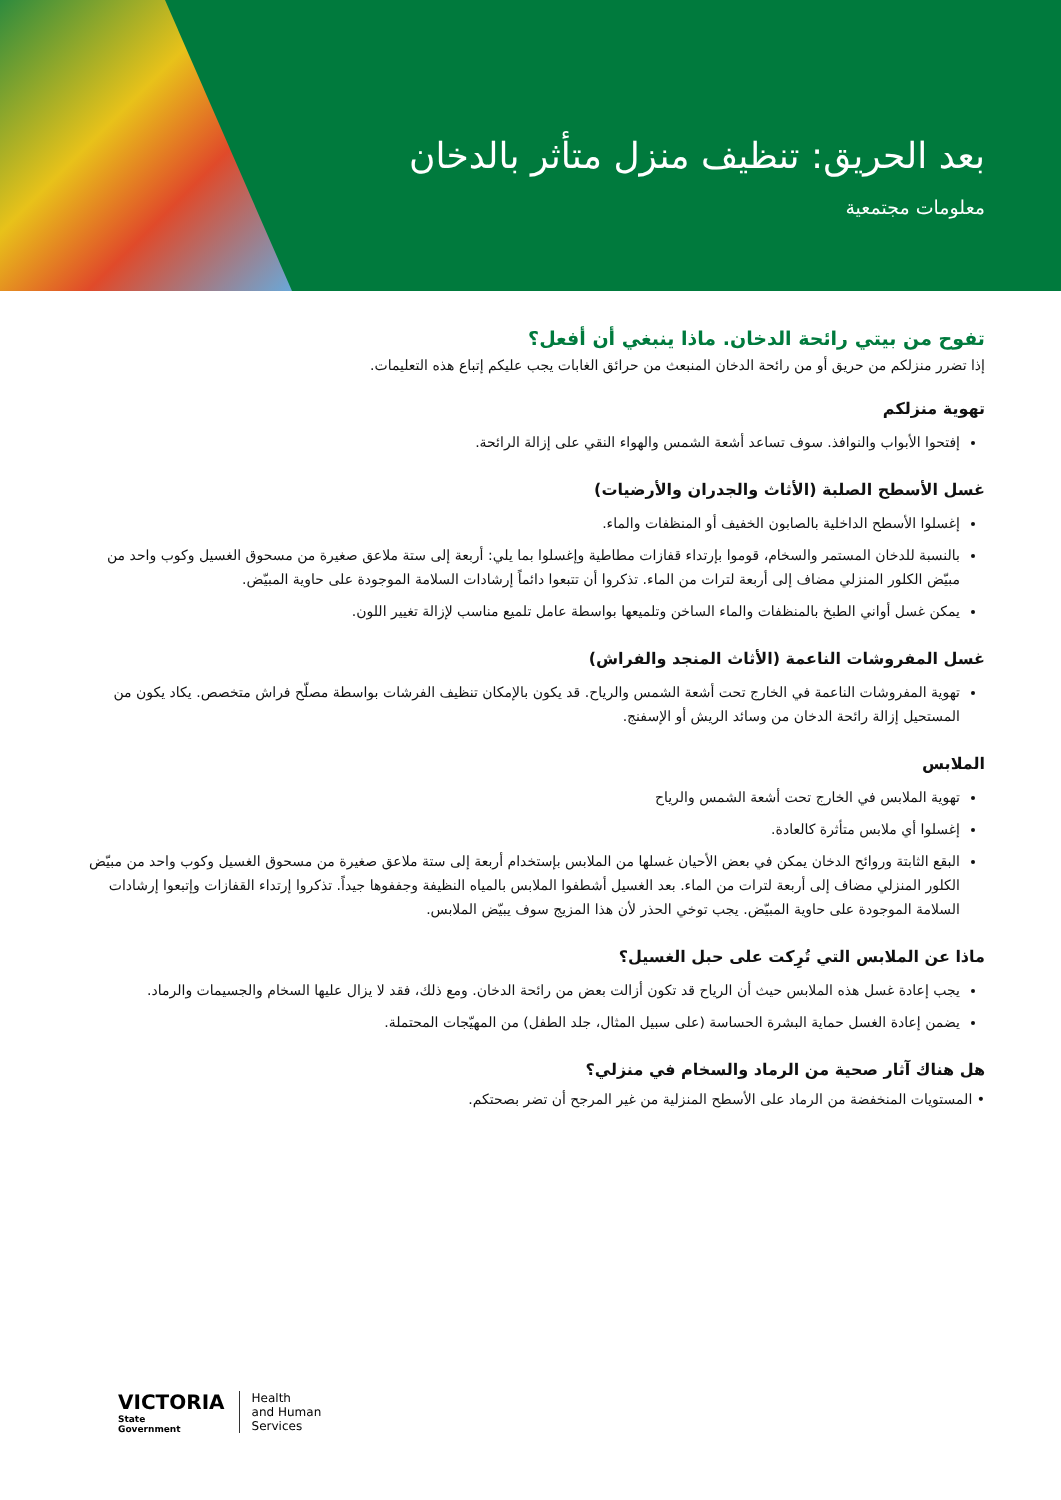بعد الحريق: تنظيف منزل متأثر بالدخان
معلومات مجتمعية
تفوح من بيتي رائحة الدخان. ماذا ينبغي أن أفعل؟
إذا تضرر منزلكم من حريق أو من رائحة الدخان المنبعث من حرائق الغابات يجب عليكم إتباع هذه التعليمات.
تهوية منزلكم
إفتحوا الأبواب والنوافذ. سوف تساعد أشعة الشمس والهواء النقي على إزالة الرائحة.
غسل الأسطح الصلبة (الأثاث والجدران والأرضيات)
إغسلوا الأسطح الداخلية بالصابون الخفيف أو المنظفات والماء.
بالنسبة للدخان المستمر والسخام، قوموا بإرتداء قفازات مطاطية وإغسلوا بما يلي: أربعة إلى ستة ملاعق صغيرة من مسحوق الغسيل وكوب واحد من مبيّض الكلور المنزلي مضاف إلى أربعة لترات من الماء. تذكروا أن تتبعوا دائماً إرشادات السلامة الموجودة على حاوية المبيّض.
يمكن غسل أواني الطبخ بالمنظفات والماء الساخن وتلميعها بواسطة عامل تلميع مناسب لإزالة تغيير اللون.
غسل المفروشات الناعمة (الأثاث المنجد والفراش)
تهوية المفروشات الناعمة في الخارج تحت أشعة الشمس والرياح. قد يكون بالإمكان تنظيف الفرشات بواسطة مصلّح فراش متخصص. يكاد يكون من المستحيل إزالة رائحة الدخان من وسائد الريش أو الإسفنج.
الملابس
تهوية الملابس في الخارج تحت أشعة الشمس والرياح
إغسلوا أي ملابس متأثرة كالعادة.
البقع الثابتة وروائح الدخان يمكن في بعض الأحيان غسلها من الملابس بإستخدام أربعة إلى ستة ملاعق صغيرة من مسحوق الغسيل وكوب واحد من مبيّض الكلور المنزلي مضاف إلى أربعة لترات من الماء. بعد الغسيل أشطفوا الملابس بالمياه النظيفة وجففوها جيداً. تذكروا إرتداء القفازات وإتبعوا إرشادات السلامة الموجودة على حاوية المبيّض. يجب توخي الحذر لأن هذا المزيج سوف يبيّض الملابس.
ماذا عن الملابس التي تُرِكت على حبل الغسيل؟
يجب إعادة غسل هذه الملابس حيث أن الرياح قد تكون أزالت بعض من رائحة الدخان. ومع ذلك، فقد لا يزال عليها السخام والجسيمات والرماد.
يضمن إعادة الغسل حماية البشرة الحساسة (على سبيل المثال، جلد الطفل) من المهيّجات المحتملة.
هل هناك آثار صحية من الرماد والسخام في منزلي؟
• المستويات المنخفضة من الرماد على الأسطح المنزلية من غير المرجح أن تضر بصحتكم.
VICTORIA
State
Government
Health
and Human
Services